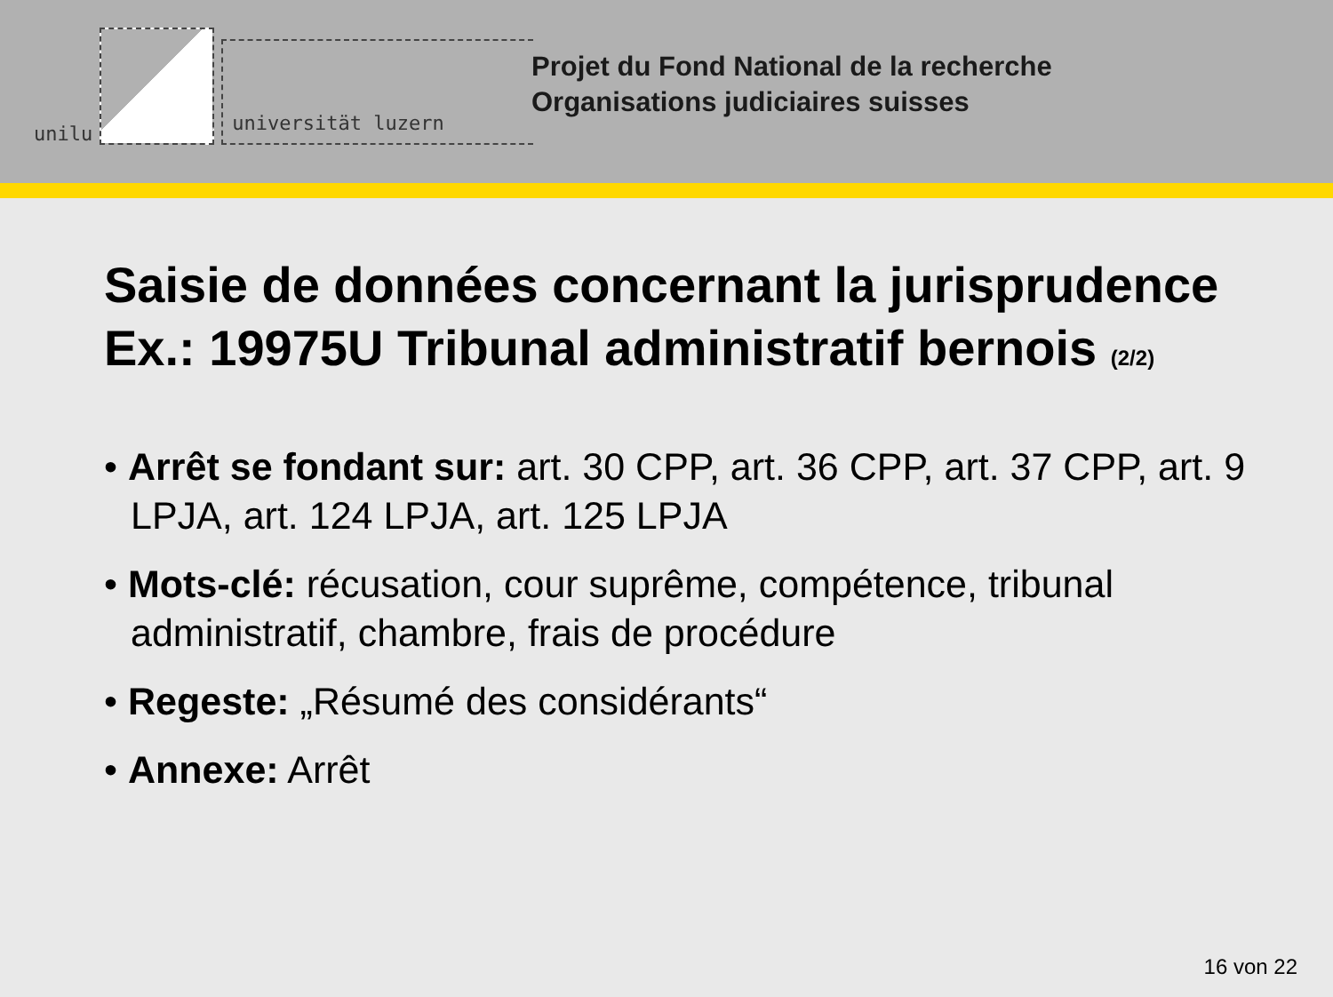unilu
universität luzern
Projet du Fond National de la recherche
Organisations judiciaires suisses
Saisie de données concernant la jurisprudence
Ex.: 19975U Tribunal administratif bernois (2/2)
• Arrêt se fondant sur: art. 30 CPP, art. 36 CPP, art. 37 CPP, art. 9 LPJA, art. 124 LPJA, art. 125 LPJA
• Mots-clé: récusation, cour suprême, compétence, tribunal administratif, chambre, frais de procédure
• Regeste: „Résumé des considérants“
• Annexe: Arrêt
16 von 22